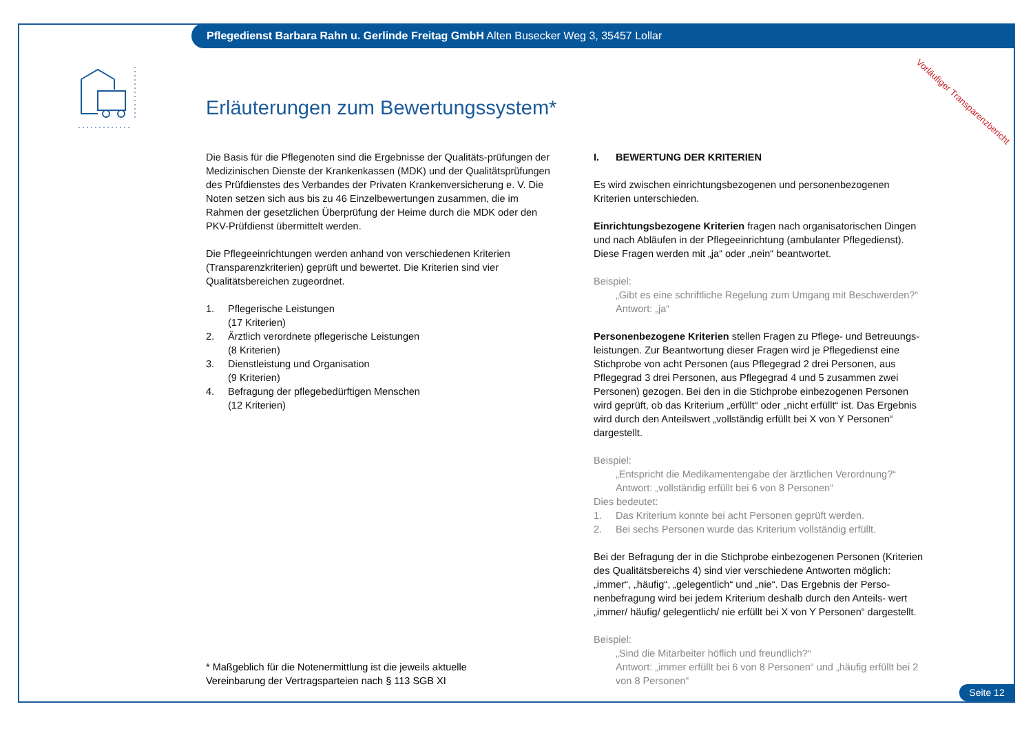Pflegedienst Barbara Rahn u. Gerlinde Freitag GmbH Alten Busecker Weg 3, 35457 Lollar
Vorläufiger Transparenzbericht
Erläuterungen zum Bewertungssystem*
Die Basis für die Pflegenoten sind die Ergebnisse der Qualitäts-prüfungen der Medizinischen Dienste der Krankenkassen (MDK) und der Qualitätsprüfungen des Prüfdienstes des Verbandes der Privaten Krankenversicherung e. V. Die Noten setzen sich aus bis zu 46 Einzelbewertungen zusammen, die im Rahmen der gesetzlichen Überprüfung der Heime durch die MDK oder den PKV-Prüfdienst übermittelt werden.
Die Pflegeeinrichtungen werden anhand von verschiedenen Kriterien (Transparenzkriterien) geprüft und bewertet. Die Kriterien sind vier Qualitätsbereichen zugeordnet.
1. Pflegerische Leistungen
(17 Kriterien)
2. Ärztlich verordnete pflegerische Leistungen
(8 Kriterien)
3. Dienstleistung und Organisation
(9 Kriterien)
4. Befragung der pflegebedürftigen Menschen
(12 Kriterien)
* Maßgeblich für die Notenermittlung ist die jeweils aktuelle
Vereinbarung der Vertragsparteien nach § 113 SGB XI
I. BEWERTUNG DER KRITERIEN
Es wird zwischen einrichtungsbezogenen und personenbezogenen Kriterien unterschieden.
Einrichtungsbezogene Kriterien fragen nach organisatorischen Dingen und nach Abläufen in der Pflegeeinrichtung (ambulanter Pflegedienst). Diese Fragen werden mit „ja“ oder „nein“ beantwortet.
Beispiel:
„Gibt es eine schriftliche Regelung zum Umgang mit Beschwerden?“ Antwort: „ja“
Personenbezogene Kriterien stellen Fragen zu Pflege- und Betreuungs-leistungen. Zur Beantwortung dieser Fragen wird je Pflegedienst eine Stichprobe von acht Personen (aus Pflegegrad 2 drei Personen, aus Pflegegrad 3 drei Personen, aus Pflegegrad 4 und 5 zusammen zwei Personen) gezogen. Bei den in die Stichprobe einbezogenen Personen wird geprüft, ob das Kriterium „erfüllt“ oder „nicht erfüllt“ ist. Das Ergebnis wird durch den Anteilswert „vollständig erfüllt bei X von Y Personen“ dargestellt.
Beispiel:
„Entspricht die Medikamentengabe der ärztlichen Verordnung?“
Antwort: „vollständig erfüllt bei 6 von 8 Personen“
Dies bedeutet:
1. Das Kriterium konnte bei acht Personen geprüft werden.
2. Bei sechs Personen wurde das Kriterium vollständig erfüllt.
Bei der Befragung der in die Stichprobe einbezogenen Personen (Kriterien des Qualitätsbereichs 4) sind vier verschiedene Antworten möglich: „immer“, „häufig“, „gelegentlich“ und „nie“. Das Ergebnis der Perso-nenbefragung wird bei jedem Kriterium deshalb durch den Anteils- wert „immer/ häufig/ gelegentlich/ nie erfüllt bei X von Y Personen“ dargestellt.
Beispiel:
„Sind die Mitarbeiter höflich und freundlich?“
Antwort: „immer erfüllt bei 6 von 8 Personen“ und „häufig erfüllt bei 2 von 8 Personen“
Seite 12